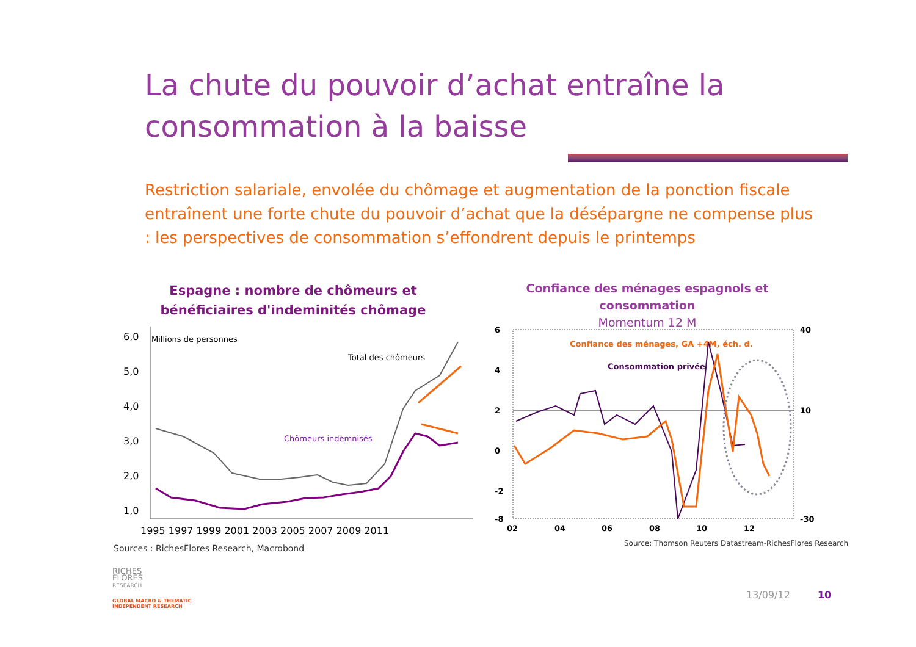La chute du pouvoir d’achat entraîne la
consommation à la baisse
Restriction salariale, envolée du chômage et augmentation de la ponction fiscale entraînent une forte chute du pouvoir d’achat que la désépargne ne compense plus : les perspectives de consommation s’effondrent depuis le printemps
Espagne : nombre de chômeurs et bénéficiaires d'indeminités chômage
Confiance des ménages espagnols et consommation
Momentum 12 M
6,0
5,0
4,0
3,0
2,0
1,0
Millions de personnes
Total des chômeurs
Chômeurs indemnisés
1995 1997 1999 2001 2003 2005 2007 2009 2011
6
4
2
0
-2
-8
40
10
-30
Confiance des ménages, GA +4M, éch. d.
Consommation privée
02
04
06
08
10
12
Sources : RichesFlores Research, Macrobond
Source: Thomson Reuters Datastream-RichesFlores Research
RICHES
FLORES
RESEARCH
GLOBAL MACRO & THEMATIC
INDEPENDENT RESEARCH
13/09/12 10